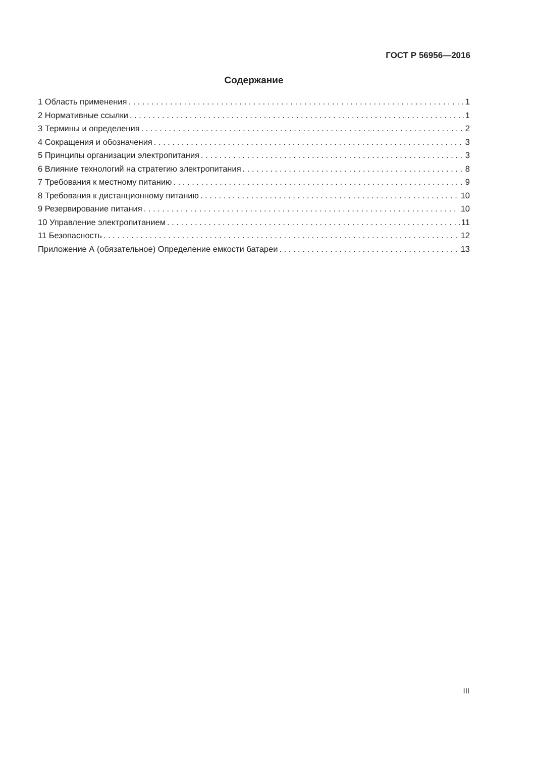ГОСТ Р 56956—2016
Содержание
1 Область применения 1
2 Нормативные ссылки 1
3 Термины и определения 2
4 Сокращения и обозначения 3
5 Принципы организации электропитания 3
6 Влияние технологий на стратегию электропитания 8
7 Требования к местному питанию 9
8 Требования к дистанционному питанию 10
9 Резервирование питания 10
10 Управление электропитанием 11
11 Безопасность 12
Приложение А (обязательное) Определение емкости батареи 13
III